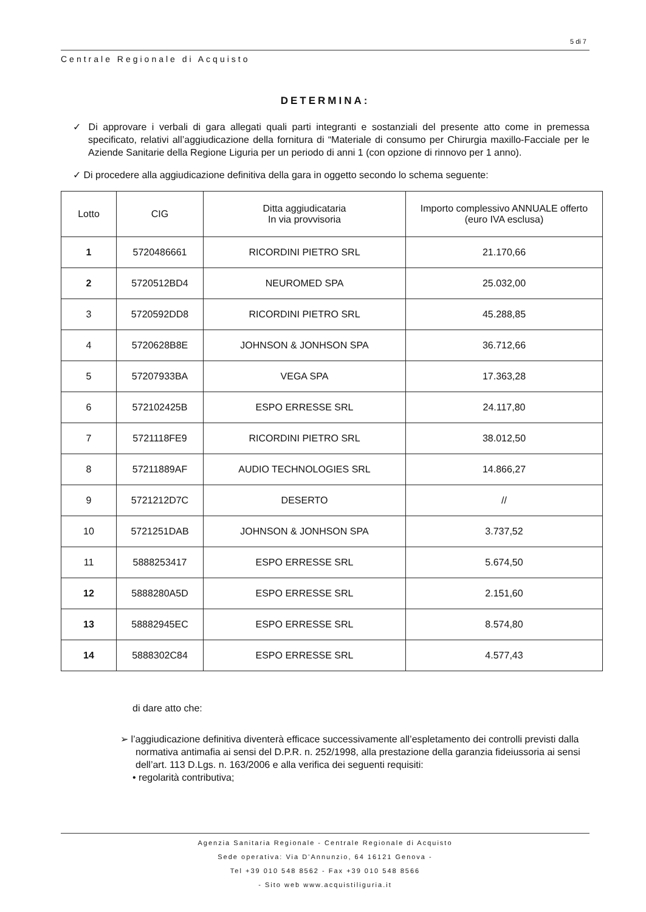5 di 7
Centrale Regionale di Acquisto
DETERMINA:
✓ Di approvare i verbali di gara allegati quali parti integranti e sostanziali del presente atto come in premessa specificato, relativi all’aggiudicazione della fornitura di “Materiale di consumo per Chirurgia maxillo-Facciale per le Aziende Sanitarie della Regione Liguria per un periodo di anni 1 (con opzione di rinnovo per 1 anno).
✓ Di procedere alla aggiudicazione definitiva della gara in oggetto secondo lo schema seguente:
| Lotto | CIG | Ditta aggiudicataria In via provvisoria | Importo complessivo ANNUALE offerto (euro IVA esclusa) |
| --- | --- | --- | --- |
| 1 | 5720486661 | RICORDINI PIETRO SRL | 21.170,66 |
| 2 | 5720512BD4 | NEUROMED SPA | 25.032,00 |
| 3 | 5720592DD8 | RICORDINI PIETRO SRL | 45.288,85 |
| 4 | 5720628B8E | JOHNSON & JONHSON SPA | 36.712,66 |
| 5 | 57207933BA | VEGA SPA | 17.363,28 |
| 6 | 572102425B | ESPO ERRESSE SRL | 24.117,80 |
| 7 | 5721118FE9 | RICORDINI PIETRO SRL | 38.012,50 |
| 8 | 57211889AF | AUDIO TECHNOLOGIES SRL | 14.866,27 |
| 9 | 5721212D7C | DESERTO | // |
| 10 | 5721251DAB | JOHNSON & JONHSON SPA | 3.737,52 |
| 11 | 5888253417 | ESPO ERRESSE SRL | 5.674,50 |
| 12 | 5888280A5D | ESPO ERRESSE SRL | 2.151,60 |
| 13 | 58882945EC | ESPO ERRESSE SRL | 8.574,80 |
| 14 | 5888302C84 | ESPO ERRESSE SRL | 4.577,43 |
di dare atto che:
➢ l’aggiudicazione definitiva diventerà efficace successivamente all’espletamento dei controlli previsti dalla normativa antimafia ai sensi del D.P.R. n. 252/1998, alla prestazione della garanzia fideiussoria ai sensi dell’art. 113 D.Lgs. n. 163/2006 e alla verifica dei seguenti requisiti:
• regolarità contributiva;
Agenzia Sanitaria Regionale - Centrale Regionale di Acquisto
Sede operativa: Via D’Annunzio, 64 16121 Genova -
Tel +39 010 548 8562 - Fax +39 010 548 8566
- Sito web www.acquistiliguria.it